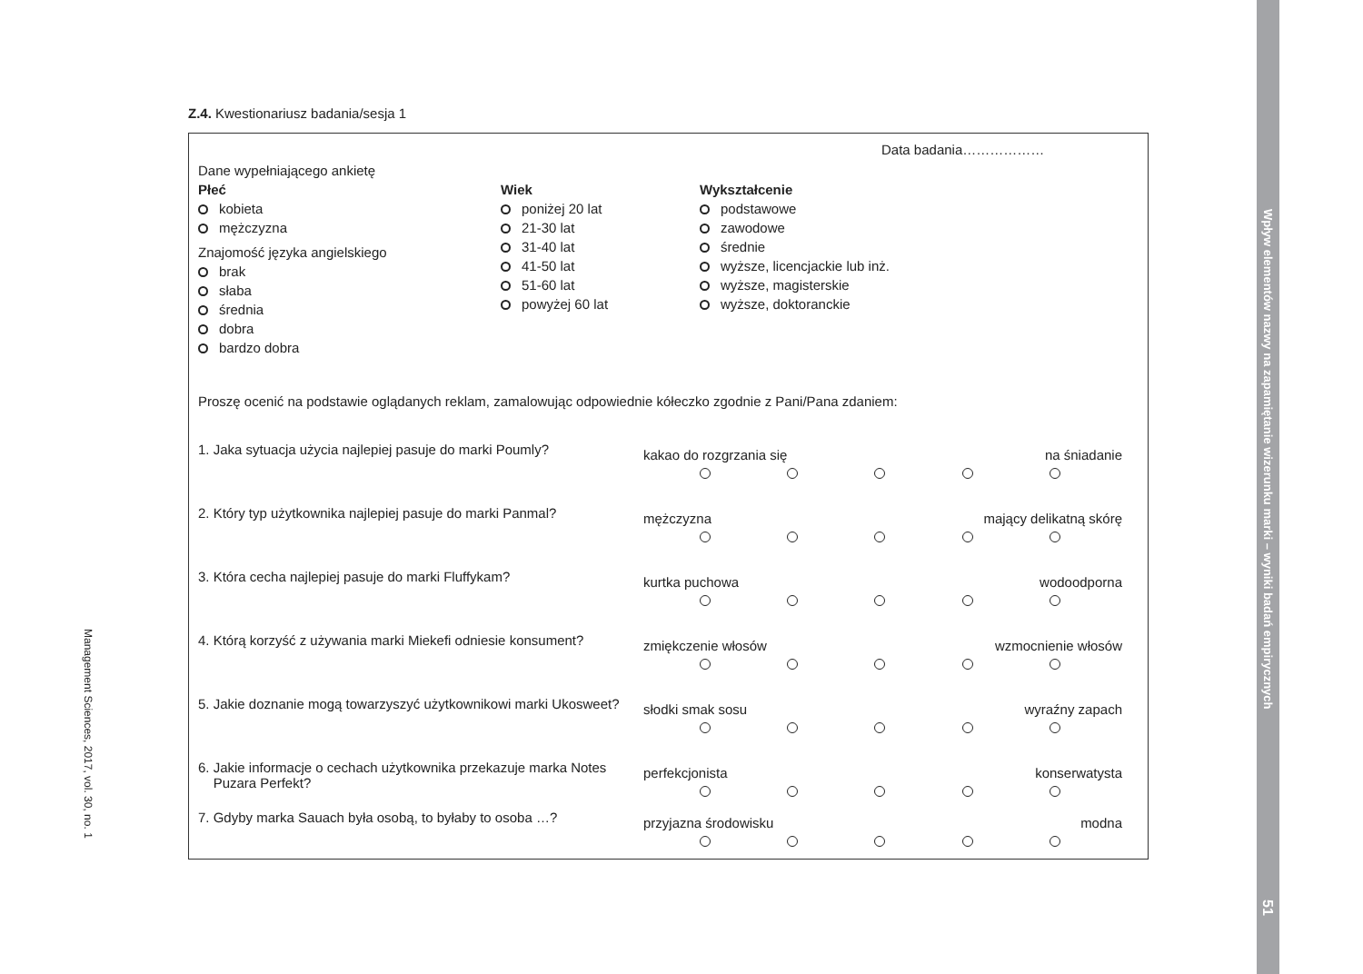Wpływ elementów nazwy na zapamiętanie wizerunku marki – wyniki badań empirycznych
51
Management Sciences, 2017, vol. 30, no. 1
Z.4. Kwestionariusz badania/sesja 1
Data badania………………
Dane wypełniającego ankietę
Płeć
kobieta
mężczyzna
Znajomość języka angielskiego
brak
słaba
średnia
dobra
bardzo dobra
Wiek
poniżej 20 lat
21-30 lat
31-40 lat
41-50 lat
51-60 lat
powyżej 60 lat
Wykształcenie
podstawowe
zawodowe
średnie
wyższe, licencjackie lub inż.
wyższe, magisterskie
wyższe, doktoranckie
Proszę ocenić na podstawie oglądanych reklam, zamalowując odpowiednie kółeczko zgodnie z Pani/Pana zdaniem:
1. Jaka sytuacja użycia najlepiej pasuje do marki Poumly?
kakao do rozgrzania się na śniadanie
2. Który typ użytkownika najlepiej pasuje do marki Panmal?
mężczyzna mający delikatną skórę
3. Która cecha najlepiej pasuje do marki Fluffykam?
kurtka puchowa wodoodporna
4. Którą korzyść z używania marki Miekefi odniesie konsument?
zmiękczenie włosów wzmocnienie włosów
5. Jakie doznanie mogą towarzyszyć użytkownikowi marki Ukosweet?
słodki smak sosu wyraźny zapach
6. Jakie informacje o cechach użytkownika przekazuje marka Notes
Puzara Perfekt?
perfekcjonista konserwatysta
7. Gdyby marka Sauach była osobą, to byłaby to osoba …?
przyjazna środowisku modna